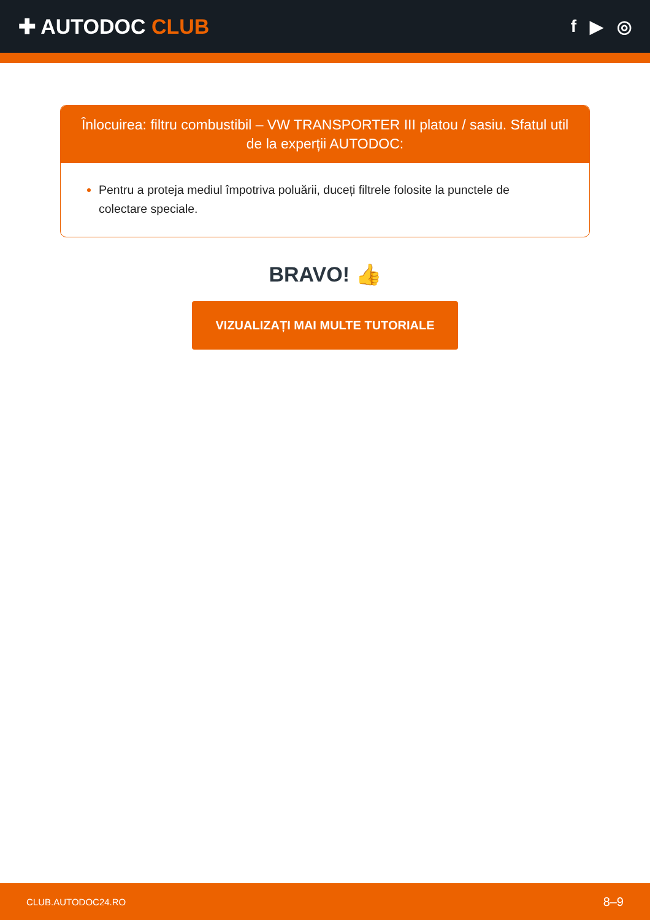✚ AUTODOC CLUB
f ▶ ◎
Înlocuirea: filtru combustibil – VW TRANSPORTER III platou / sasiu. Sfatul util de la experții AUTODOC:
Pentru a proteja mediul împotriva poluării, duceți filtrele folosite la punctele de colectare speciale.
BRAVO! 👍
VIZUALIZAȚI MAI MULTE TUTORIALE
CLUB.AUTODOC24.RO 8–9